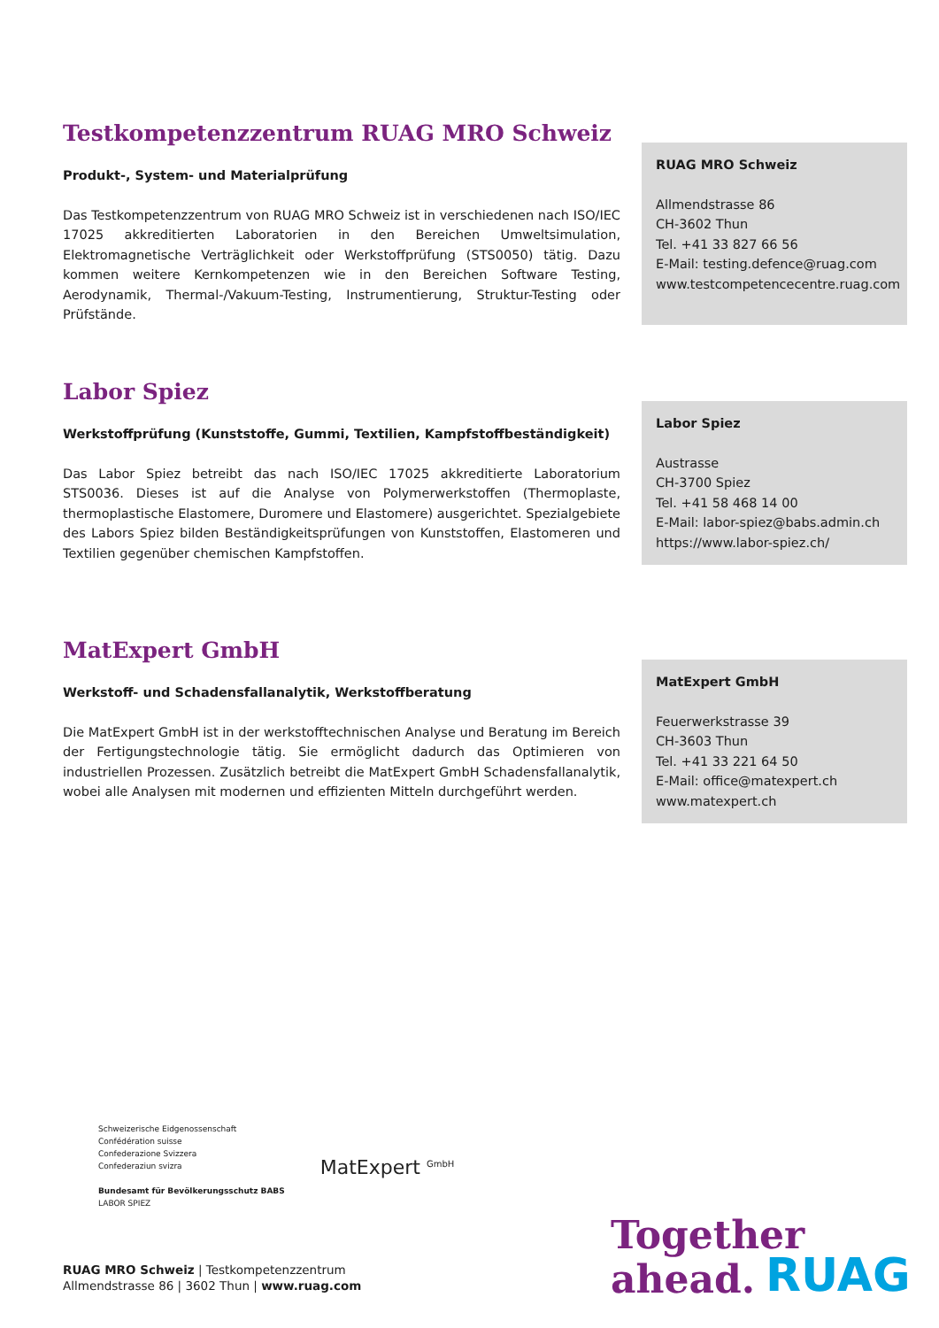Testkompetenzzentrum RUAG MRO Schweiz
Produkt-, System- und Materialprüfung
Das Testkompetenzzentrum von RUAG MRO Schweiz ist in verschiedenen nach ISO/IEC 17025 akkreditierten Laboratorien in den Bereichen Umweltsimulation, Elektromagnetische Verträglichkeit oder Werkstoffprüfung (STS0050) tätig. Dazu kommen weitere Kernkompetenzen wie in den Bereichen Software Testing, Aerodynamik, Thermal-/Vakuum-Testing, Instrumentierung, Struktur-Testing oder Prüfstände.
RUAG MRO Schweiz
Allmendstrasse 86
CH-3602 Thun
Tel. +41 33 827 66 56
E-Mail: testing.defence@ruag.com
www.testcompetencecentre.ruag.com
Labor Spiez
Werkstoffprüfung (Kunststoffe, Gummi, Textilien, Kampfstoffbeständigkeit)
Das Labor Spiez betreibt das nach ISO/IEC 17025 akkreditierte Laboratorium STS0036. Dieses ist auf die Analyse von Polymerwerkstoffen (Thermoplaste, thermoplastische Elastomere, Duromere und Elastomere) ausgerichtet. Spezialgebiete des Labors Spiez bilden Beständigkeitsprüfungen von Kunststoffen, Elastomeren und Textilien gegenüber chemischen Kampfstoffen.
Labor Spiez
Austrasse
CH-3700 Spiez
Tel. +41 58 468 14 00
E-Mail: labor-spiez@babs.admin.ch
https://www.labor-spiez.ch/
MatExpert GmbH
Werkstoff- und Schadensfallanalytik, Werkstoffberatung
Die MatExpert GmbH ist in der werkstofftechnischen Analyse und Beratung im Bereich der Fertigungstechnologie tätig. Sie ermöglicht dadurch das Optimieren von industriellen Prozessen. Zusätzlich betreibt die MatExpert GmbH Schadensfallanalytik, wobei alle Analysen mit modernen und effizienten Mitteln durchgeführt werden.
MatExpert GmbH
Feuerwerkstrasse 39
CH-3603 Thun
Tel. +41 33 221 64 50
E-Mail: office@matexpert.ch
www.matexpert.ch
Schweizerische Eidgenossenschaft
Confédération suisse
Confederazione Svizzera
Confederaziun svizra
Bundesamt für Bevölkerungsschutz BABS
LABOR SPIEZ
MatExpert <sup>GmbH</sup>
Together
ahead.
RUAG
RUAG MRO Schweiz | Testkompetenzzentrum
Allmendstrasse 86 | 3602 Thun | www.ruag.com